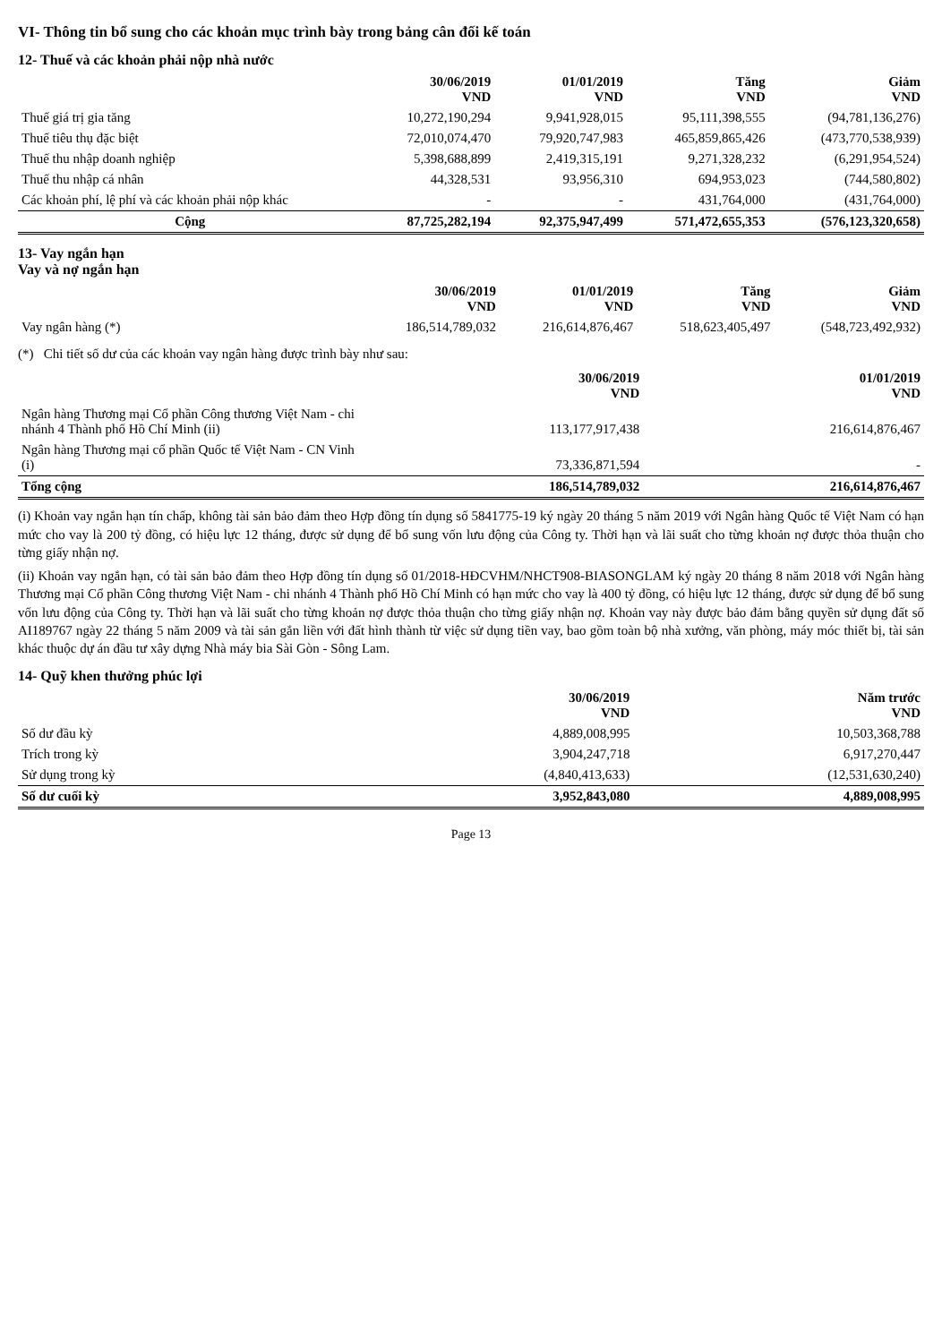VI- Thông tin bổ sung cho các khoản mục trình bày trong bảng cân đối kế toán
12- Thuế và các khoản phải nộp nhà nước
| | 30/06/2019 VND | 01/01/2019 VND | Tăng VND | Giảm VND |
| --- | --- | --- | --- | --- |
| Thuế giá trị gia tăng | 10,272,190,294 | 9,941,928,015 | 95,111,398,555 | (94,781,136,276) |
| Thuế tiêu thụ đặc biệt | 72,010,074,470 | 79,920,747,983 | 465,859,865,426 | (473,770,538,939) |
| Thuế thu nhập doanh nghiệp | 5,398,688,899 | 2,419,315,191 | 9,271,328,232 | (6,291,954,524) |
| Thuế thu nhập cá nhân | 44,328,531 | 93,956,310 | 694,953,023 | (744,580,802) |
| Các khoản phí, lệ phí và các khoản phải nộp khác | - | - | 431,764,000 | (431,764,000) |
| Cộng | 87,725,282,194 | 92,375,947,499 | 571,472,655,353 | (576,123,320,658) |
13- Vay ngắn hạn
Vay và nợ ngắn hạn
| | 30/06/2019 VND | 01/01/2019 VND | Tăng VND | Giảm VND |
| --- | --- | --- | --- | --- |
| Vay ngân hàng (*) | 186,514,789,032 | 216,614,876,467 | 518,623,405,497 | (548,723,492,932) |
(*) Chi tiết số dư của các khoản vay ngân hàng được trình bày như sau:
| | 30/06/2019 VND | 01/01/2019 VND |
| --- | --- | --- |
| Ngân hàng Thương mại Cổ phần Công thương Việt Nam - chi nhánh 4 Thành phố Hồ Chí Minh (ii) | 113,177,917,438 | 216,614,876,467 |
| Ngân hàng Thương mại cổ phần Quốc tế Việt Nam - CN Vinh (i) | 73,336,871,594 | - |
| Tổng cộng | 186,514,789,032 | 216,614,876,467 |
(i) Khoản vay ngắn hạn tín chấp, không tài sản bảo đảm theo Hợp đồng tín dụng số 5841775-19 ký ngày 20 tháng 5 năm 2019 với Ngân hàng Quốc tế Việt Nam có hạn mức cho vay là 200 tỷ đồng, có hiệu lực 12 tháng, được sử dụng để bổ sung vốn lưu động của Công ty. Thời hạn và lãi suất cho từng khoản nợ được thỏa thuận cho từng giấy nhận nợ.
(ii) Khoản vay ngắn hạn, có tài sản bảo đảm theo Hợp đồng tín dụng số 01/2018-HĐCVHM/NHCT908-BIASONGLAM ký ngày 20 tháng 8 năm 2018 với Ngân hàng Thương mại Cổ phần Công thương Việt Nam - chi nhánh 4 Thành phố Hồ Chí Minh có hạn mức cho vay là 400 tỷ đồng, có hiệu lực 12 tháng, được sử dụng để bổ sung vốn lưu động của Công ty. Thời hạn và lãi suất cho từng khoản nợ được thỏa thuận cho từng giấy nhận nợ. Khoản vay này được bảo đảm bằng quyền sử dụng đất số AI189767 ngày 22 tháng 5 năm 2009 và tài sản gắn liền với đất hình thành từ việc sử dụng tiền vay, bao gồm toàn bộ nhà xưởng, văn phòng, máy móc thiết bị, tài sản khác thuộc dự án đầu tư xây dựng Nhà máy bia Sài Gòn - Sông Lam.
14- Quỹ khen thưởng phúc lợi
| | 30/06/2019 VND | Năm trước VND |
| --- | --- | --- |
| Số dư đầu kỳ | 4,889,008,995 | 10,503,368,788 |
| Trích trong kỳ | 3,904,247,718 | 6,917,270,447 |
| Sử dụng trong kỳ | (4,840,413,633) | (12,531,630,240) |
| Số dư cuối kỳ | 3,952,843,080 | 4,889,008,995 |
Page 13